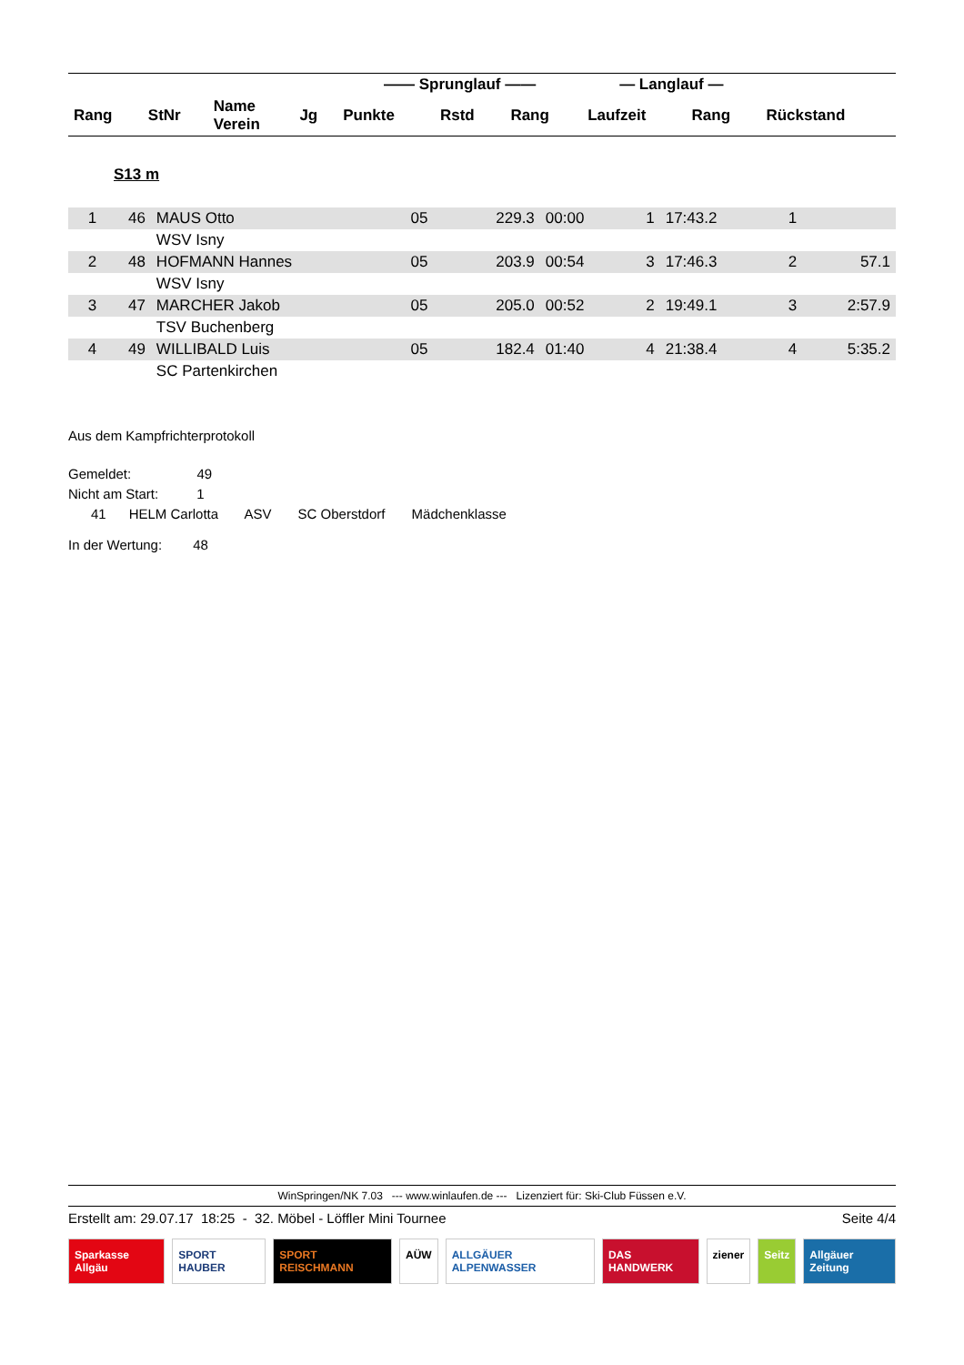| | | | | —— Sprunglauf —— | | | — Langlauf — | | |
| --- | --- | --- | --- | --- | --- | --- | --- | --- | --- |
| Rang | StNr | Name Verein | Jg | Punkte | Rstd | Rang | Laufzeit | Rang | Rückstand |
S13 m
| 1 | 46 | MAUS Otto | 05 | 229.3 | 00:00 | 1 | 17:43.2 | 1 | |
| | | WSV Isny | | | | | | | |
| 2 | 48 | HOFMANN Hannes | 05 | 203.9 | 00:54 | 3 | 17:46.3 | 2 | 57.1 |
| | | WSV Isny | | | | | | | |
| 3 | 47 | MARCHER Jakob | 05 | 205.0 | 00:52 | 2 | 19:49.1 | 3 | 2:57.9 |
| | | TSV Buchenberg | | | | | | | |
| 4 | 49 | WILLIBALD Luis | 05 | 182.4 | 01:40 | 4 | 21:38.4 | 4 | 5:35.2 |
| | | SC Partenkirchen | | | | | | | |
Aus dem Kampfrichterprotokoll
Gemeldet: 49
Nicht am Start: 1
41 HELM Carlotta ASV SC Oberstdorf Mädchenklasse
In der Wertung: 48
WinSpringen/NK 7.03 --- www.winlaufen.de --- Lizenziert für: Ski-Club Füssen e.V.
Erstellt am: 29.07.17 18:25 - 32. Möbel - Löffler Mini Tournee Seite 4/4
Sparkasse Allgäu SPORT HAUBER SPORT REISCHMANN AÜW ALLGÄUER ALPENWASSER DAS HANDWERK ziener Seitz Allgäuer Zeitung